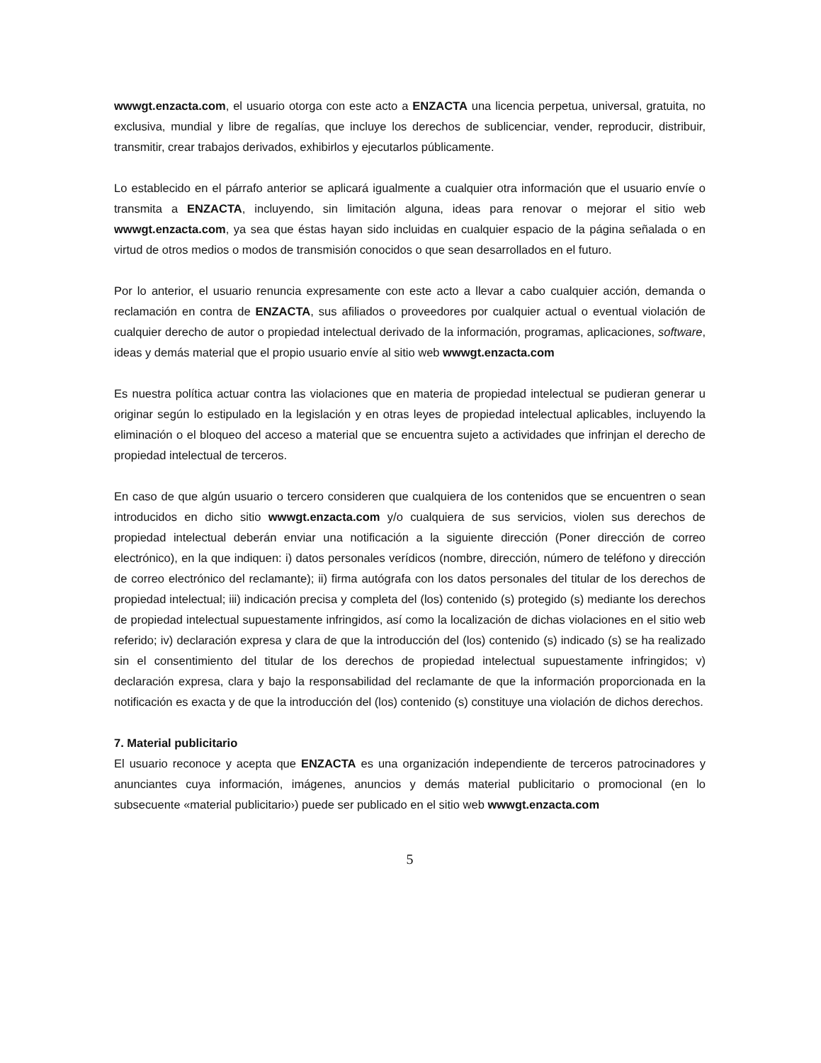wwwgt.enzacta.com, el usuario otorga con este acto a ENZACTA una licencia perpetua, universal, gratuita, no exclusiva, mundial y libre de regalías, que incluye los derechos de sublicenciar, vender, reproducir, distribuir, transmitir, crear trabajos derivados, exhibirlos y ejecutarlos públicamente.
Lo establecido en el párrafo anterior se aplicará igualmente a cualquier otra información que el usuario envíe o transmita a ENZACTA, incluyendo, sin limitación alguna, ideas para renovar o mejorar el sitio web wwwgt.enzacta.com, ya sea que éstas hayan sido incluidas en cualquier espacio de la página señalada o en virtud de otros medios o modos de transmisión conocidos o que sean desarrollados en el futuro.
Por lo anterior, el usuario renuncia expresamente con este acto a llevar a cabo cualquier acción, demanda o reclamación en contra de ENZACTA, sus afiliados o proveedores por cualquier actual o eventual violación de cualquier derecho de autor o propiedad intelectual derivado de la información, programas, aplicaciones, software, ideas y demás material que el propio usuario envíe al sitio web wwwgt.enzacta.com
Es nuestra política actuar contra las violaciones que en materia de propiedad intelectual se pudieran generar u originar según lo estipulado en la legislación y en otras leyes de propiedad intelectual aplicables, incluyendo la eliminación o el bloqueo del acceso a material que se encuentra sujeto a actividades que infrinjan el derecho de propiedad intelectual de terceros.
En caso de que algún usuario o tercero consideren que cualquiera de los contenidos que se encuentren o sean introducidos en dicho sitio wwwgt.enzacta.com y/o cualquiera de sus servicios, violen sus derechos de propiedad intelectual deberán enviar una notificación a la siguiente dirección (Poner dirección de correo electrónico), en la que indiquen: i) datos personales verídicos (nombre, dirección, número de teléfono y dirección de correo electrónico del reclamante); ii) firma autógrafa con los datos personales del titular de los derechos de propiedad intelectual; iii) indicación precisa y completa del (los) contenido (s) protegido (s) mediante los derechos de propiedad intelectual supuestamente infringidos, así como la localización de dichas violaciones en el sitio web referido; iv) declaración expresa y clara de que la introducción del (los) contenido (s) indicado (s) se ha realizado sin el consentimiento del titular de los derechos de propiedad intelectual supuestamente infringidos; v) declaración expresa, clara y bajo la responsabilidad del reclamante de que la información proporcionada en la notificación es exacta y de que la introducción del (los) contenido (s) constituye una violación de dichos derechos.
7. Material publicitario
El usuario reconoce y acepta que ENZACTA es una organización independiente de terceros patrocinadores y anunciantes cuya información, imágenes, anuncios y demás material publicitario o promocional (en lo subsecuente «material publicitario›) puede ser publicado en el sitio web wwwgt.enzacta.com
5